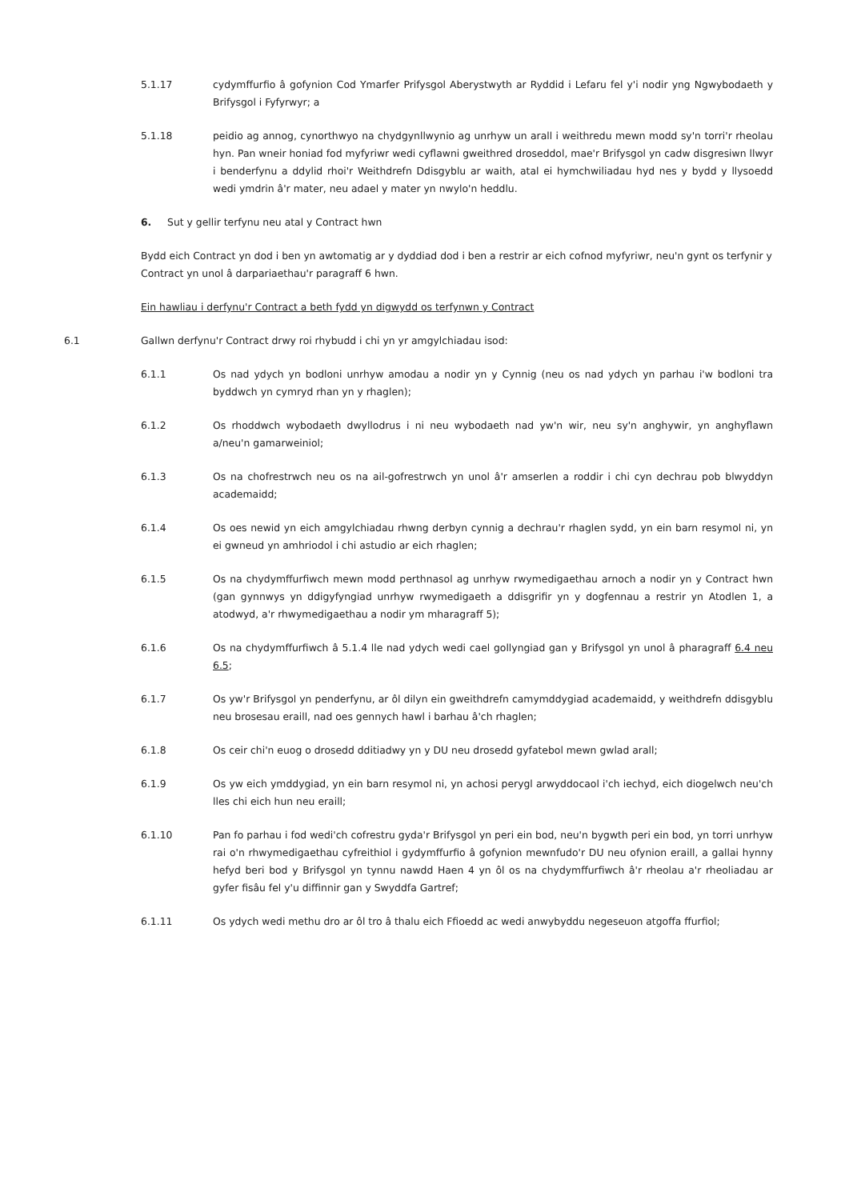5.1.17 cydymffurfio â gofynion Cod Ymarfer Prifysgol Aberystwyth ar Ryddid i Lefaru fel y'i nodir yng Ngwybodaeth y Brifysgol i Fyfyrwyr; a
5.1.18 peidio ag annog, cynorthwyo na chydgynllwynio ag unrhyw un arall i weithredu mewn modd sy'n torri'r rheolau hyn. Pan wneir honiad fod myfyriwr wedi cyflawni gweithred droseddol, mae'r Brifysgol yn cadw disgresiwn llwyr i benderfynu a ddylid rhoi'r Weithdrefn Ddisgyblu ar waith, atal ei hymchwiliadau hyd nes y bydd y llysoedd wedi ymdrin â'r mater, neu adael y mater yn nwylo'n heddlu.
6. Sut y gellir terfynu neu atal y Contract hwn
Bydd eich Contract yn dod i ben yn awtomatig ar y dyddiad dod i ben a restrir ar eich cofnod myfyriwr, neu'n gynt os terfynir y Contract yn unol â darpariaethau'r paragraff 6 hwn.
Ein hawliau i derfynu'r Contract a beth fydd yn digwydd os terfynwn y Contract
6.1 Gallwn derfynu'r Contract drwy roi rhybudd i chi yn yr amgylchiadau isod:
6.1.1 Os nad ydych yn bodloni unrhyw amodau a nodir yn y Cynnig (neu os nad ydych yn parhau i'w bodloni tra byddwch yn cymryd rhan yn y rhaglen);
6.1.2 Os rhoddwch wybodaeth dwyllodrus i ni neu wybodaeth nad yw'n wir, neu sy'n anghywir, yn anghyflawn a/neu'n gamarweiniol;
6.1.3 Os na chofrestrwch neu os na ail-gofrestrwch yn unol â'r amserlen a roddir i chi cyn dechrau pob blwyddyn academaidd;
6.1.4 Os oes newid yn eich amgylchiadau rhwng derbyn cynnig a dechrau'r rhaglen sydd, yn ein barn resymol ni, yn ei gwneud yn amhriodol i chi astudio ar eich rhaglen;
6.1.5 Os na chydymffurfiwch mewn modd perthnasol ag unrhyw rwymedigaethau arnoch a nodir yn y Contract hwn (gan gynnwys yn ddigyfyngiad unrhyw rwymedigaeth a ddisgrifir yn y dogfennau a restrir yn Atodlen 1, a atodwyd, a'r rhwymedigaethau a nodir ym mharagraff 5);
6.1.6 Os na chydymffurfiwch â 5.1.4 lle nad ydych wedi cael gollyngiad gan y Brifysgol yn unol â pharagraff 6.4 neu 6.5;
6.1.7 Os yw'r Brifysgol yn penderfynu, ar ôl dilyn ein gweithdrefn camymddygiad academaidd, y weithdrefn ddisgyblu neu brosesau eraill, nad oes gennych hawl i barhau â'ch rhaglen;
6.1.8 Os ceir chi'n euog o drosedd dditiadwy yn y DU neu drosedd gyfatebol mewn gwlad arall;
6.1.9 Os yw eich ymddygiad, yn ein barn resymol ni, yn achosi perygl arwyddocaol i'ch iechyd, eich diogelwch neu'ch lles chi eich hun neu eraill;
6.1.10 Pan fo parhau i fod wedi'ch cofrestru gyda'r Brifysgol yn peri ein bod, neu'n bygwth peri ein bod, yn torri unrhyw rai o'n rhwymedigaethau cyfreithiol i gydymffurfio â gofynion mewnfudo'r DU neu ofynion eraill, a gallai hynny hefyd beri bod y Brifysgol yn tynnu nawdd Haen 4 yn ôl os na chydymffurfiwch â'r rheolau a'r rheoliadau ar gyfer fisâu fel y'u diffinnir gan y Swyddfa Gartref;
6.1.11 Os ydych wedi methu dro ar ôl tro â thalu eich Ffioedd ac wedi anwybyddu negeseuon atgoffa ffurfiol;